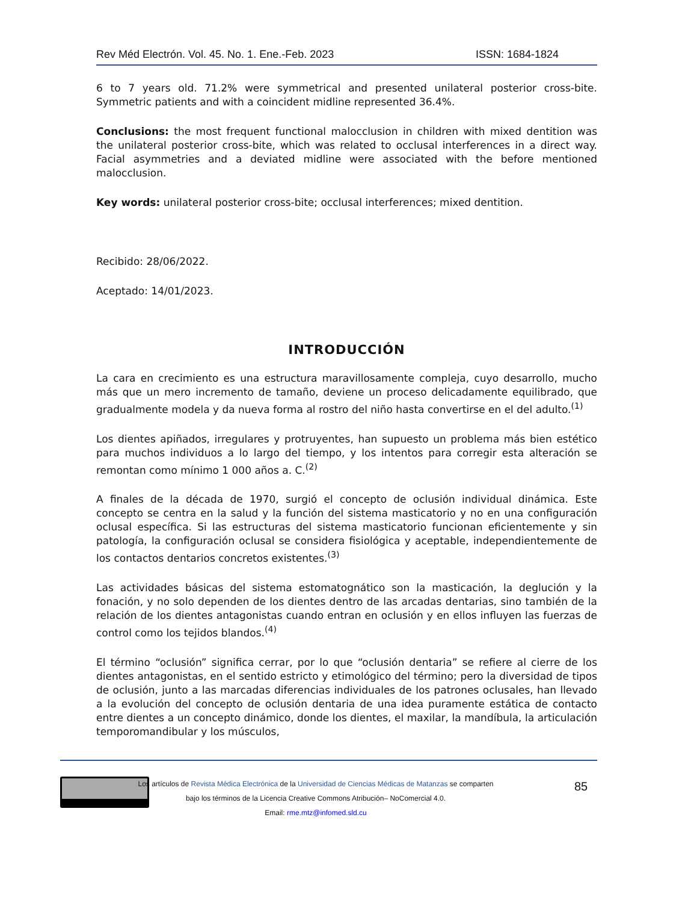Rev Méd Electrón. Vol. 45. No. 1. Ene.-Feb. 2023 ISSN: 1684-1824
6 to 7 years old. 71.2% were symmetrical and presented unilateral posterior cross-bite. Symmetric patients and with a coincident midline represented 36.4%.
Conclusions: the most frequent functional malocclusion in children with mixed dentition was the unilateral posterior cross-bite, which was related to occlusal interferences in a direct way. Facial asymmetries and a deviated midline were associated with the before mentioned malocclusion.
Key words: unilateral posterior cross-bite; occlusal interferences; mixed dentition.
Recibido: 28/06/2022.
Aceptado: 14/01/2023.
INTRODUCCIÓN
La cara en crecimiento es una estructura maravillosamente compleja, cuyo desarrollo, mucho más que un mero incremento de tamaño, deviene un proceso delicadamente equilibrado, que gradualmente modela y da nueva forma al rostro del niño hasta convertirse en el del adulto.<sup>(1)</sup>
Los dientes apiñados, irregulares y protruyentes, han supuesto un problema más bien estético para muchos individuos a lo largo del tiempo, y los intentos para corregir esta alteración se remontan como mínimo 1 000 años a. C.<sup>(2)</sup>
A finales de la década de 1970, surgió el concepto de oclusión individual dinámica. Este concepto se centra en la salud y la función del sistema masticatorio y no en una configuración oclusal específica. Si las estructuras del sistema masticatorio funcionan eficientemente y sin patología, la configuración oclusal se considera fisiológica y aceptable, independientemente de los contactos dentarios concretos existentes.<sup>(3)</sup>
Las actividades básicas del sistema estomatognático son la masticación, la deglución y la fonación, y no solo dependen de los dientes dentro de las arcadas dentarias, sino también de la relación de los dientes antagonistas cuando entran en oclusión y en ellos influyen las fuerzas de control como los tejidos blandos.<sup>(4)</sup>
El término “oclusión” significa cerrar, por lo que “oclusión dentaria” se refiere al cierre de los dientes antagonistas, en el sentido estricto y etimológico del término; pero la diversidad de tipos de oclusión, junto a las marcadas diferencias individuales de los patrones oclusales, han llevado a la evolución del concepto de oclusión dentaria de una idea puramente estática de contacto entre dientes a un concepto dinámico, donde los dientes, el maxilar, la mandíbula, la articulación temporomandibular y los músculos,
Los artículos de Revista Médica Electrónica de la Universidad de Ciencias Médicas de Matanzas se comparten
bajo los términos de la Licencia Creative Commons Atribución– NoComercial 4.0.
Email: rme.mtz@infomed.sld.cu
85